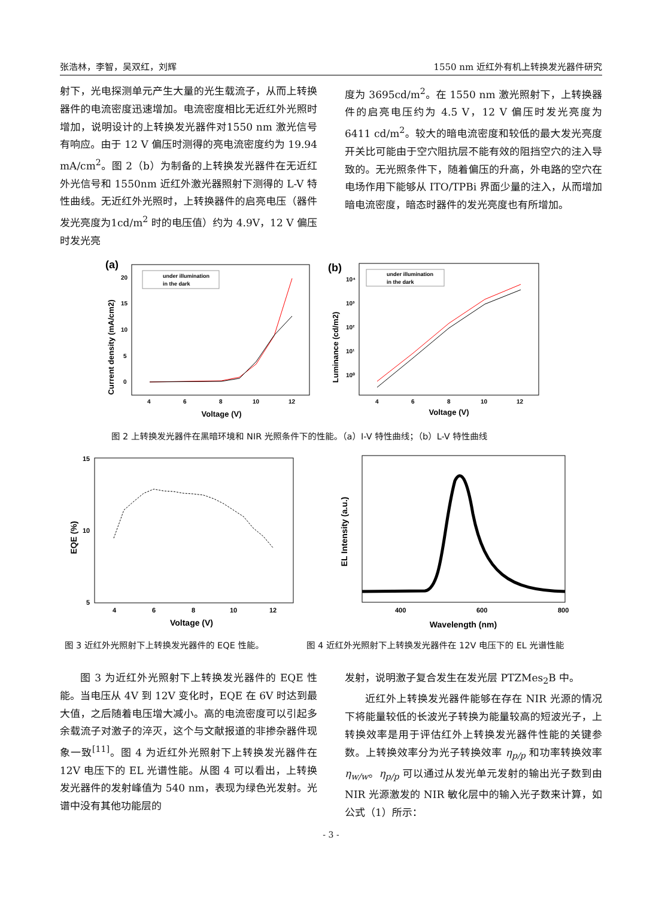张浩林，李智，吴双红，刘辉 1550 nm 近红外有机上转换发光器件研究
射下，光电探测单元产生大量的光生载流子，从而上转换器件的电流密度迅速增加。电流密度相比无近红外光照时增加，说明设计的上转换发光器件对1550 nm 激光信号有响应。由于 12 V 偏压时测得的亮电流密度约为 19.94 mA/cm<sup>2</sup>。图 2（b）为制备的上转换发光器件在无近红外光信号和 1550nm 近红外激光器照射下测得的 L-V 特性曲线。无近红外光照时，上转换器件的启亮电压（器件发光亮度为1cd/m<sup>2</sup> 时的电压值）约为 4.9V，12 V 偏压时发光亮
度为 3695cd/m<sup>2</sup>。在 1550 nm 激光照射下，上转换器件的启亮电压约为 4.5 V，12 V 偏压时发光亮度为 6411 cd/m<sup>2</sup>。较大的暗电流密度和较低的最大发光亮度开关比可能由于空穴阻抗层不能有效的阻挡空穴的注入导致的。无光照条件下，随着偏压的升高，外电路的空穴在电场作用下能够从 ITO/TPBi 界面少量的注入，从而增加暗电流密度，暗态时器件的发光亮度也有所增加。
(a)
Current density (mA/cm2)
20
15
10
5
0
4
6
8
10
12
Voltage (V)
under illumination
in the dark
(b)
Luminance (cd/m2)
10⁴
10³
10²
10¹
10⁰
4
6
8
10
12
Voltage (V)
under illumination
in the dark
图 2 上转换发光器件在黑暗环境和 NIR 光照条件下的性能。（a）I-V 特性曲线；（b）L-V 特性曲线
15
10
5
4
6
8
10
12
EQE (%)
Voltage (V)
EL Intensity (a.u.)
400
600
800
Wavelength (nm)
图 3 近红外光照射下上转换发光器件的 EQE 性能。
图 4 近红外光照射下上转换发光器件在 12V 电压下的 EL 光谱性能
图 3 为近红外光照射下上转换发光器件的 EQE 性能。当电压从 4V 到 12V 变化时，EQE 在 6V 时达到最大值，之后随着电压增大减小。高的电流密度可以引起多余载流子对激子的淬灭，这个与文献报道的非掺杂器件现象一致<sup>[11]</sup>。图 4 为近红外光照射下上转换发光器件在 12V 电压下的 EL 光谱性能。从图 4 可以看出，上转换发光器件的发射峰值为 540 nm，表现为绿色光发射。光谱中没有其他功能层的
发射，说明激子复合发生在发光层 PTZMes<sub>2</sub>B 中。
近红外上转换发光器件能够在存在 NIR 光源的情况下将能量较低的长波光子转换为能量较高的短波光子，上转换效率是用于评估红外上转换发光器件性能的关键参数。上转换效率分为光子转换效率 η<sub>p/p</sub> 和功率转换效率 η<sub>w/w</sub>。η<sub>p/p</sub> 可以通过从发光单元发射的输出光子数到由 NIR 光源激发的 NIR 敏化层中的输入光子数来计算，如公式（1）所示：
- 3 -